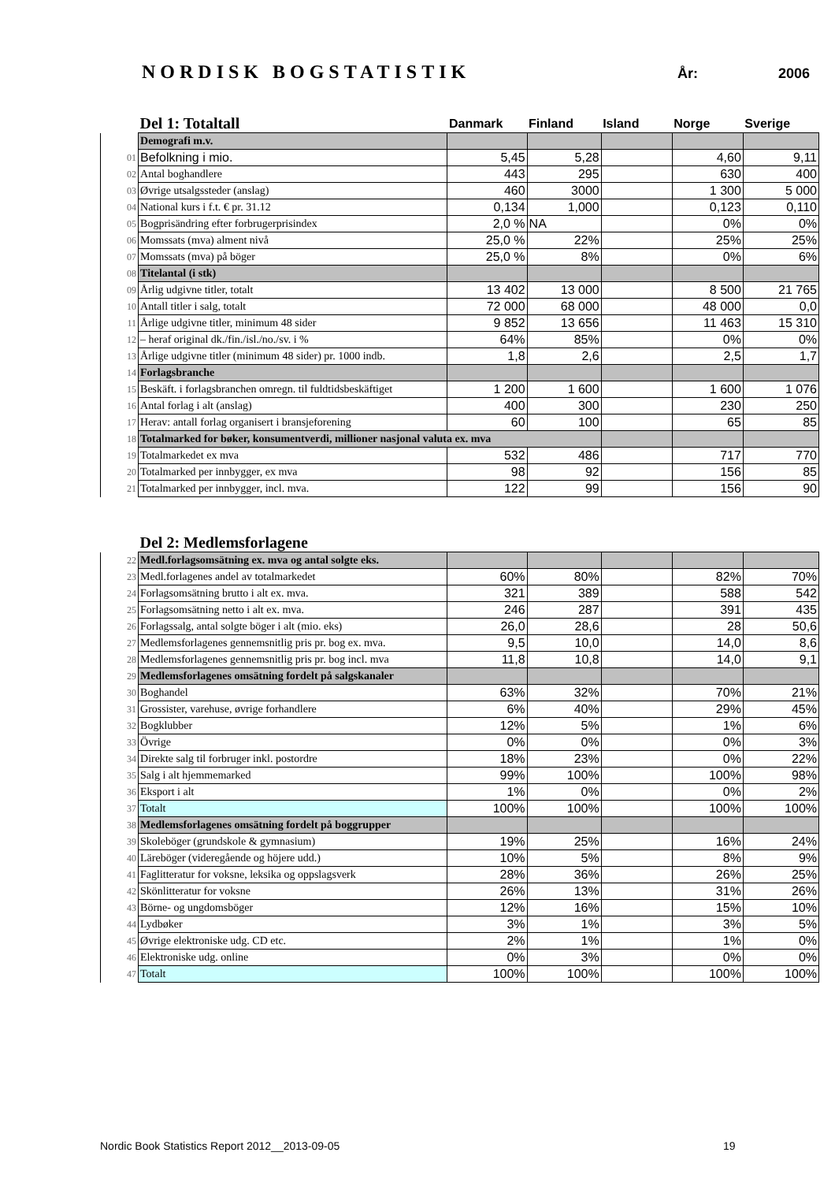NORDISK BOGSTATISTIK
År: 2006
| | Del 1: Totaltall | Danmark | Finland | Island | Norge | Sverige |
| --- | --- | --- | --- | --- | --- | --- |
| | Demografi m.v. | | | | | |
| 01 | Befolkning i mio. | 5,45 | 5,28 | | 4,60 | 9,11 |
| 02 | Antal boghandlere | 443 | 295 | | 630 | 400 |
| 03 | Øvrige utsalgssteder (anslag) | 460 | 3000 | | 1 300 | 5 000 |
| 04 | National kurs i f.t. € pr. 31.12 | 0,134 | 1,000 | | 0,123 | 0,110 |
| 05 | Bogprisändring efter forbrugerprisindex | 2,0 % | NA | | 0% | 0% |
| 06 | Momssats (mva) alment nivå | 25,0 % | 22% | | 25% | 25% |
| 07 | Momssats (mva) på böger | 25,0 % | 8% | | 0% | 6% |
| 08 | Titelantal (i stk) | | | | | |
| 09 | Årlig udgivne titler, totalt | 13 402 | 13 000 | | 8 500 | 21 765 |
| 10 | Antall titler i salg, totalt | 72 000 | 68 000 | | 48 000 | 0,0 |
| 11 | Årlige udgivne titler, minimum 48 sider | 9 852 | 13 656 | | 11 463 | 15 310 |
| 12 | – heraf original dk./fin./isl./no./sv. i % | 64% | 85% | | 0% | 0% |
| 13 | Årlige udgivne titler (minimum 48 sider) pr. 1000 indb. | 1,8 | 2,6 | | 2,5 | 1,7 |
| 14 | Forlagsbranche | | | | | |
| 15 | Beskäft. i forlagsbranchen omregn. til fuldtidsbeskäftiget | 1 200 | 1 600 | | 1 600 | 1 076 |
| 16 | Antal forlag i alt (anslag) | 400 | 300 | | 230 | 250 |
| 17 | Herav: antall forlag organisert i bransjeforening | 60 | 100 | | 65 | 85 |
| 18 | Totalmarked for bøker, konsumentverdi, millioner nasjonal valuta ex. mva | | | | | |
| 19 | Totalmarkedet ex mva | 532 | 486 | | 717 | 770 |
| 20 | Totalmarked per innbygger, ex mva | 98 | 92 | | 156 | 85 |
| 21 | Totalmarked per innbygger, incl. mva. | 122 | 99 | | 156 | 90 |
| | Del 2: Medlemsforlagene | | | | | |
| --- | --- | --- | --- | --- | --- | --- |
| 22 | Medl.forlagsomsätning ex. mva og antal solgte eks. | | | | | |
| 23 | Medl.forlagenes andel av totalmarkedet | 60% | 80% | | 82% | 70% |
| 24 | Forlagsomsätning brutto i alt ex. mva. | 321 | 389 | | 588 | 542 |
| 25 | Forlagsomsätning netto i alt ex. mva. | 246 | 287 | | 391 | 435 |
| 26 | Forlagssalg, antal solgte böger i alt (mio. eks) | 26,0 | 28,6 | | 28 | 50,6 |
| 27 | Medlemsforlagenes gennemsnitlig pris pr. bog ex. mva. | 9,5 | 10,0 | | 14,0 | 8,6 |
| 28 | Medlemsforlagenes gennemsnitlig pris pr. bog incl. mva | 11,8 | 10,8 | | 14,0 | 9,1 |
| 29 | Medlemsforlagenes omsätning fordelt på salgskanaler | | | | | |
| 30 | Boghandel | 63% | 32% | | 70% | 21% |
| 31 | Grossister, varehuse, øvrige forhandlere | 6% | 40% | | 29% | 45% |
| 32 | Bogklubber | 12% | 5% | | 1% | 6% |
| 33 | Övrige | 0% | 0% | | 0% | 3% |
| 34 | Direkte salg til forbruger inkl. postordre | 18% | 23% | | 0% | 22% |
| 35 | Salg i alt hjemmemarked | 99% | 100% | | 100% | 98% |
| 36 | Eksport i alt | 1% | 0% | | 0% | 2% |
| 37 | Totalt | 100% | 100% | | 100% | 100% |
| 38 | Medlemsforlagenes omsätning fordelt på boggrupper | | | | | |
| 39 | Skoleböger (grundskole & gymnasium) | 19% | 25% | | 16% | 24% |
| 40 | Läreböger (videregående og höjere udd.) | 10% | 5% | | 8% | 9% |
| 41 | Faglitteratur for voksne, leksika og oppslagsverk | 28% | 36% | | 26% | 25% |
| 42 | Skönlitteratur for voksne | 26% | 13% | | 31% | 26% |
| 43 | Börne- og ungdomsböger | 12% | 16% | | 15% | 10% |
| 44 | Lydbøker | 3% | 1% | | 3% | 5% |
| 45 | Øvrige elektroniske udg. CD etc. | 2% | 1% | | 1% | 0% |
| 46 | Elektroniske udg. online | 0% | 3% | | 0% | 0% |
| 47 | Totalt | 100% | 100% | | 100% | 100% |
Nordic Book Statistics Report 2012__2013-09-05
19